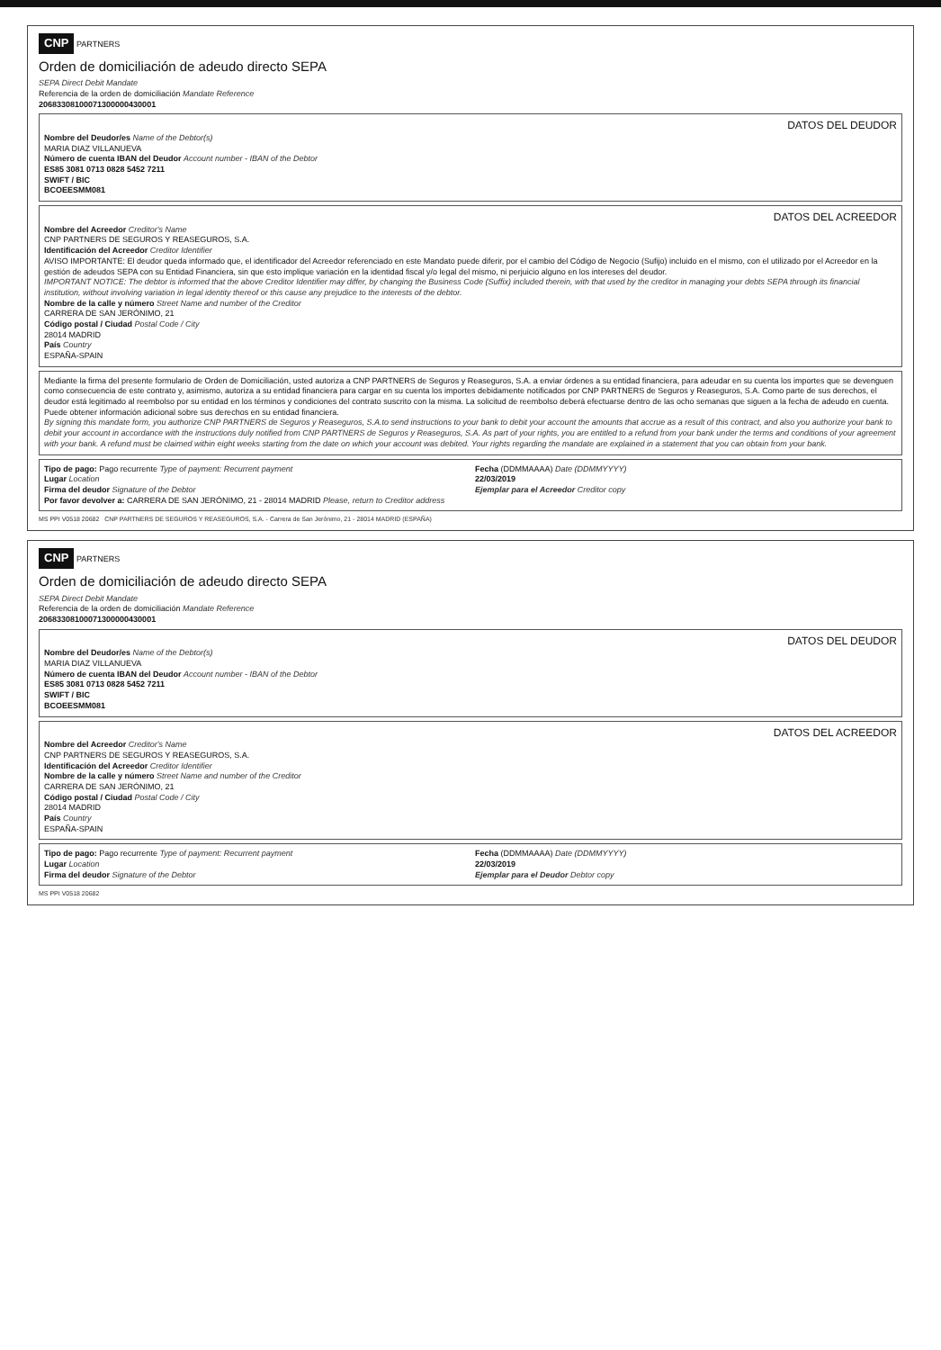CNP PARTNERS
Orden de domiciliación de adeudo directo SEPA
SEPA Direct Debit Mandate
Referencia de la orden de domiciliación Mandate Reference
20683308100071300000430001
DATOS DEL DEUDOR
Nombre del Deudor/es Name of the Debtor(s)
MARIA DIAZ VILLANUEVA
Número de cuenta IBAN del Deudor Account number - IBAN of the Debtor
ES85 3081 0713 0828 5452 7211
SWIFT / BIC
BCOEESMM081
DATOS DEL ACREEDOR
Nombre del Acreedor Creditor's Name
CNP PARTNERS DE SEGUROS Y REASEGUROS, S.A.
Identificación del Acreedor Creditor Identifier
AVISO IMPORTANTE: El deudor queda informado que, el identificador del Acreedor referenciado en este Mandato puede diferir, por el cambio del Código de Negocio (Sufijo) incluido en el mismo, con el utilizado por el Acreedor en la gestión de adeudos SEPA con su Entidad Financiera, sin que esto implique variación en la identidad fiscal y/o legal del mismo, ni perjuicio alguno en los intereses del deudor.
IMPORTANT NOTICE: The debtor is informed that the above Creditor Identifier may differ, by changing the Business Code (Suffix) included therein, with that used by the creditor in managing your debts SEPA through its financial institution, without involving variation in legal identity thereof or this cause any prejudice to the interests of the debtor.
Nombre de la calle y número Street Name and number of the Creditor
CARRERA DE SAN JERÓNIMO, 21
Código postal / Ciudad Postal Code / City
28014 MADRID
País Country
ESPAÑA-SPAIN
Mediante la firma del presente formulario de Orden de Domiciliación, usted autoriza a CNP PARTNERS de Seguros y Reaseguros, S.A. a enviar órdenes a su entidad financiera, para adeudar en su cuenta los importes que se devenguen como consecuencia de este contrato y, asimismo, autoriza a su entidad financiera para cargar en su cuenta los importes debidamente notificados por CNP PARTNERS de Seguros y Reaseguros, S.A. Como parte de sus derechos, el deudor está legitimado al reembolso por su entidad en los términos y condiciones del contrato suscrito con la misma. La solicitud de reembolso deberá efectuarse dentro de las ocho semanas que siguen a la fecha de adeudo en cuenta. Puede obtener información adicional sobre sus derechos en su entidad financiera.
By signing this mandate form, you authorize CNP PARTNERS de Seguros y Reaseguros, S.A.to send instructions to your bank to debit your account the amounts that accrue as a result of this contract, and also you authorize your bank to debit your account in accordance with the instructions duly notified from CNP PARTNERS de Seguros y Reaseguros, S.A. As part of your rights, you are entitled to a refund from your bank under the terms and conditions of your agreement with your bank. A refund must be claimed within eight weeks starting from the date on which your account was debited. Your rights regarding the mandate are explained in a statement that you can obtain from your bank.
Tipo de pago: Pago recurrente Type of payment: Recurrent payment
Lugar Location
Firma del deudor Signature of the Debtor
Por favor devolver a: CARRERA DE SAN JERÓNIMO, 21 - 28014 MADRID Please, return to Creditor address
Fecha (DDMMAAAA) Date (DDMMYYYY)
22/03/2019
Ejemplar para el Acreedor Creditor copy
MS PPI V0518 20682 CNP PARTNERS DE SEGUROS Y REASEGUROS, S.A. - Carrera de San Jerónimo, 21 - 28014 MADRID (ESPAÑA)
CNP PARTNERS
Orden de domiciliación de adeudo directo SEPA
SEPA Direct Debit Mandate
Referencia de la orden de domiciliación Mandate Reference
20683308100071300000430001
DATOS DEL DEUDOR
Nombre del Deudor/es Name of the Debtor(s)
MARIA DIAZ VILLANUEVA
Número de cuenta IBAN del Deudor Account number - IBAN of the Debtor
ES85 3081 0713 0828 5452 7211
SWIFT / BIC
BCOEESMM081
DATOS DEL ACREEDOR
Nombre del Acreedor Creditor's Name
CNP PARTNERS DE SEGUROS Y REASEGUROS, S.A.
Identificación del Acreedor Creditor Identifier
Nombre de la calle y número Street Name and number of the Creditor
CARRERA DE SAN JERÓNIMO, 21
Código postal / Ciudad Postal Code / City
28014 MADRID
País Country
ESPAÑA-SPAIN
Tipo de pago: Pago recurrente Type of payment: Recurrent payment
Lugar Location
Firma del deudor Signature of the Debtor
Fecha (DDMMAAAA) Date (DDMMYYYY)
22/03/2019
Ejemplar para el Deudor Debtor copy
MS PPI V0518 20682